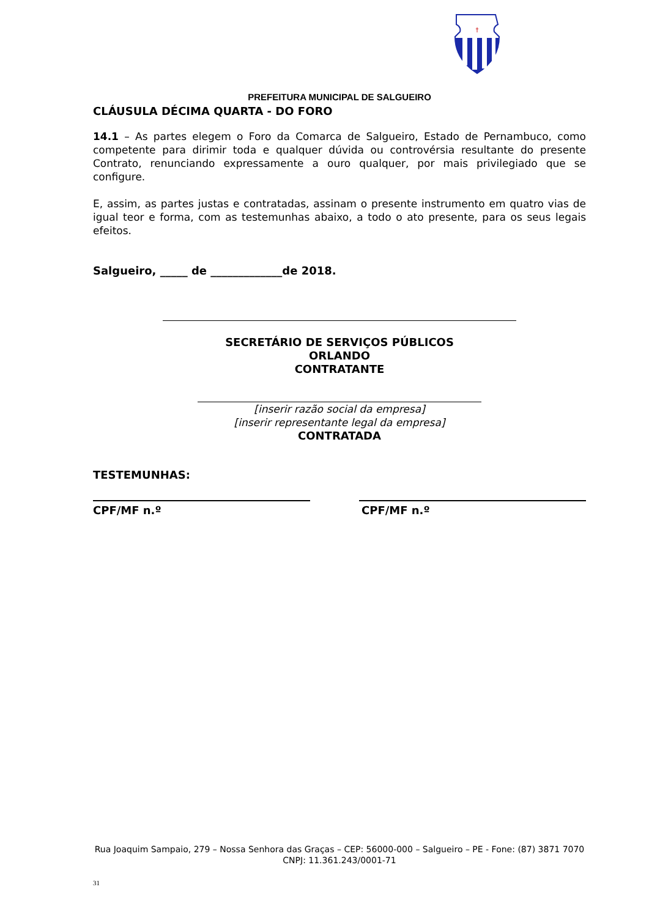†
PREFEITURA MUNICIPAL DE SALGUEIRO
CLÁUSULA DÉCIMA QUARTA - DO FORO
14.1 – As partes elegem o Foro da Comarca de Salgueiro, Estado de Pernambuco, como competente para dirimir toda e qualquer dúvida ou controvérsia resultante do presente Contrato, renunciando expressamente a ouro qualquer, por mais privilegiado que se configure.
E, assim, as partes justas e contratadas, assinam o presente instrumento em quatro vias de igual teor e forma, com as testemunhas abaixo, a todo o ato presente, para os seus legais efeitos.
Salgueiro, _____ de _____________de 2018.
SECRETÁRIO DE SERVIÇOS PÚBLICOS
ORLANDO
CONTRATANTE
[inserir razão social da empresa]
[inserir representante legal da empresa]
CONTRATADA
TESTEMUNHAS:
CPF/MF n.º CPF/MF n.º
Rua Joaquim Sampaio, 279 – Nossa Senhora das Graças – CEP: 56000-000 – Salgueiro – PE - Fone: (87) 3871 7070
CNPJ: 11.361.243/0001-71
31